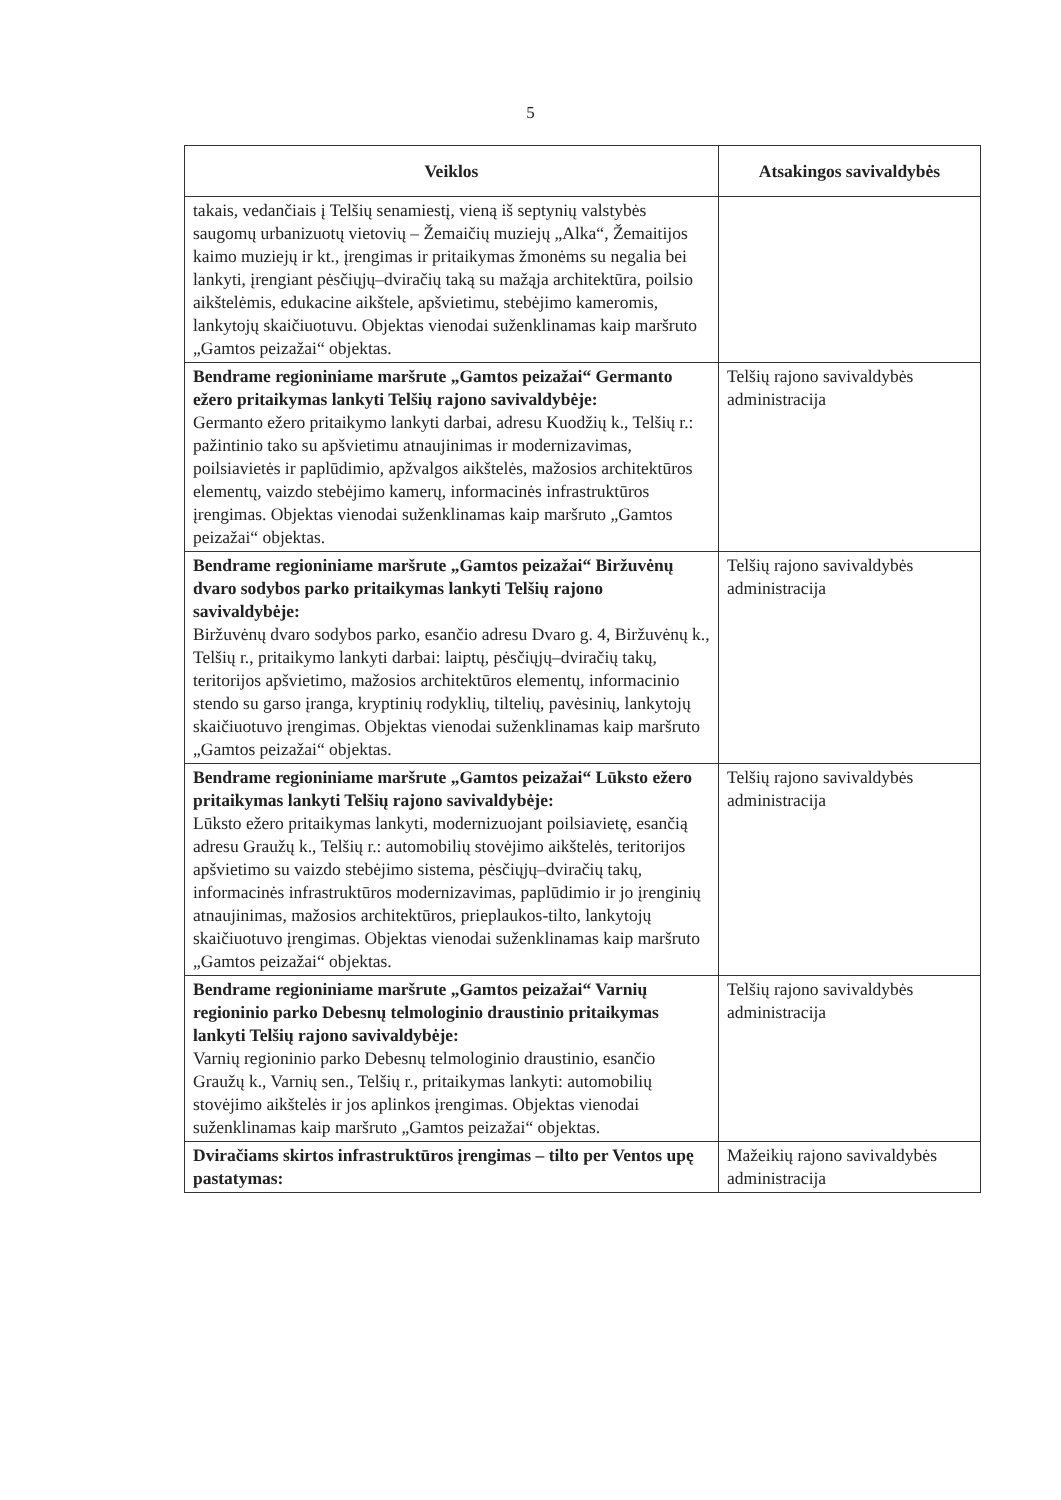5
| Veiklos | Atsakingos savivaldybės |
| --- | --- |
| takais, vedančiais į Telšių senamiestį, vieną iš septynių valstybės saugomų urbanizuotų vietovių – Žemaičių muziejų „Alka“, Žemaitijos kaimo muziejų ir kt., įrengimas ir pritaikymas žmonėms su negalia bei lankyti, įrengiant pėsčiųjų–dviračių taką su mažąja architektūra, poilsio aikštelėmis, edukacine aikštele, apšvietimu, stebėjimo kameromis, lankytojų skaičiuotuvu. Objektas vienodai suženklinamas kaip maršruto „Gamtos peizažai“ objektas. | |
| Bendrame regioniniame maršrute „Gamtos peizažai“ Germanto ežero pritaikymas lankyti Telšių rajono savivaldybėje: Germanto ežero pritaikymo lankyti darbai, adresu Kuodžių k., Telšių r.: pažintinio tako su apšvietimu atnaujinimas ir modernizavimas, poilsiavietės ir paplūdimio, apžvalgos aikštelės, mažosios architektūros elementų, vaizdo stebėjimo kamerų, informacinės infrastruktūros įrengimas. Objektas vienodai suženklinamas kaip maršruto „Gamtos peizažai“ objektas. | Telšių rajono savivaldybės administracija |
| Bendrame regioniniame maršrute „Gamtos peizažai“ Biržuvėnų dvaro sodybos parko pritaikymas lankyti Telšių rajono savivaldybėje: Biržuvėnų dvaro sodybos parko, esančio adresu Dvaro g. 4, Biržuvėnų k., Telšių r., pritaikymo lankyti darbai: laiptų, pėsčiųjų–dviračių takų, teritorijos apšvietimo, mažosios architektūros elementų, informacinio stendo su garso įranga, kryptinių rodyklių, tiltelių, pavėsinių, lankytojų skaičiuotuvo įrengimas. Objektas vienodai suženklinamas kaip maršruto „Gamtos peizažai“ objektas. | Telšių rajono savivaldybės administracija |
| Bendrame regioniniame maršrute „Gamtos peizažai“ Lūksto ežero pritaikymas lankyti Telšių rajono savivaldybėje: Lūksto ežero pritaikymas lankyti, modernizuojant poilsiavietę, esančią adresu Graužų k., Telšių r.: automobilių stovėjimo aikštelės, teritorijos apšvietimo su vaizdo stebėjimo sistema, pėsčiųjų–dviračių takų, informacinės infrastruktūros modernizavimas, paplūdimio ir jo įrenginių atnaujinimas, mažosios architektūros, prieplaukos-tilto, lankytojų skaičiuotuvo įrengimas. Objektas vienodai suženklinamas kaip maršruto „Gamtos peizažai“ objektas. | Telšių rajono savivaldybės administracija |
| Bendrame regioniniame maršrute „Gamtos peizažai“ Varnių regioninio parko Debesnų telmologinio draustinio pritaikymas lankyti Telšių rajono savivaldybėje: Varnių regioninio parko Debesnų telmologinio draustinio, esančio Graužų k., Varnių sen., Telšių r., pritaikymas lankyti: automobilių stovėjimo aikštelės ir jos aplinkos įrengimas. Objektas vienodai suženklinamas kaip maršruto „Gamtos peizažai“ objektas. | Telšių rajono savivaldybės administracija |
| Dviračiams skirtos infrastruktūros įrengimas – tilto per Ventos upę pastatymas: | Mažeikių rajono savivaldybės administracija |